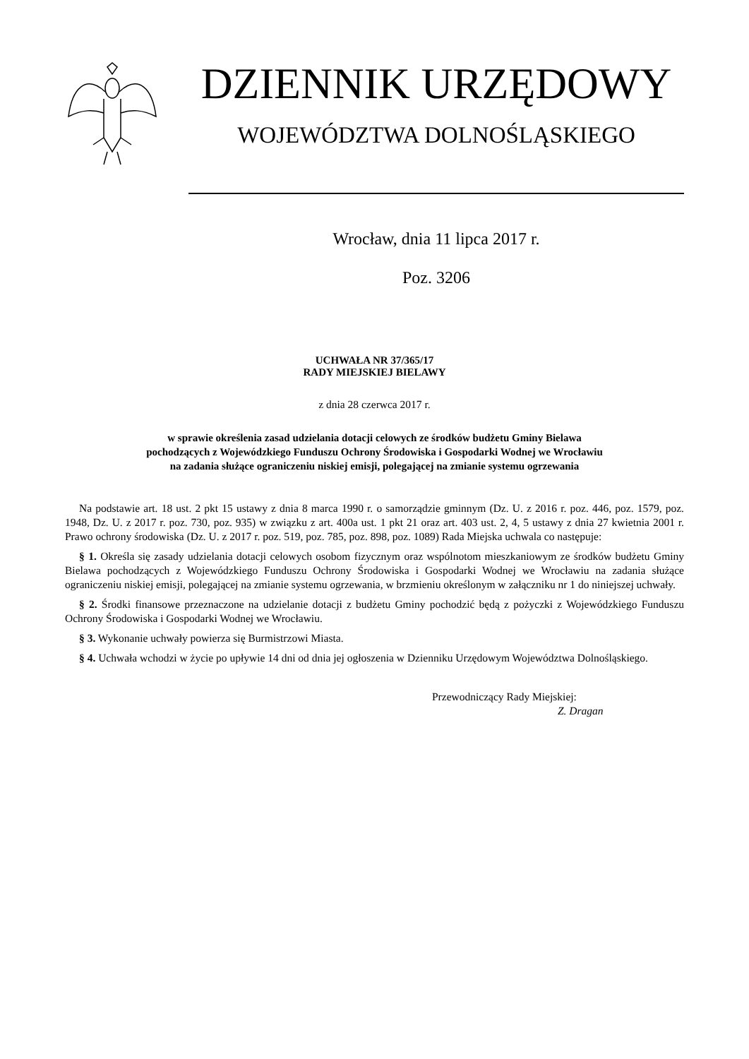DZIENNIK URZĘDOWY
WOJEWÓDZTWA DOLNOŚLĄSKIEGO
Wrocław, dnia 11 lipca 2017 r.
Poz. 3206
UCHWAŁA NR 37/365/17
RADY MIEJSKIEJ BIELAWY
z dnia 28 czerwca 2017 r.
w sprawie określenia zasad udzielania dotacji celowych ze środków budżetu Gminy Bielawa
pochodzących z Wojewódzkiego Funduszu Ochrony Środowiska i Gospodarki Wodnej we Wrocławiu
na zadania służące ograniczeniu niskiej emisji, polegającej na zmianie systemu ogrzewania
Na podstawie art. 18 ust. 2 pkt 15 ustawy z dnia 8 marca 1990 r. o samorządzie gminnym (Dz. U. z 2016 r. poz. 446, poz. 1579, poz. 1948, Dz. U. z 2017 r. poz. 730, poz. 935) w związku z art. 400a ust. 1 pkt 21 oraz art. 403 ust. 2, 4, 5 ustawy z dnia 27 kwietnia 2001 r. Prawo ochrony środowiska (Dz. U. z 2017 r. poz. 519, poz. 785, poz. 898, poz. 1089) Rada Miejska uchwala co następuje:
§ 1. Określa się zasady udzielania dotacji celowych osobom fizycznym oraz wspólnotom mieszkaniowym ze środków budżetu Gminy Bielawa pochodzących z Wojewódzkiego Funduszu Ochrony Środowiska i Gospodarki Wodnej we Wrocławiu na zadania służące ograniczeniu niskiej emisji, polegającej na zmianie systemu ogrzewania, w brzmieniu określonym w załączniku nr 1 do niniejszej uchwały.
§ 2. Środki finansowe przeznaczone na udzielanie dotacji z budżetu Gminy pochodzić będą z pożyczki z Wojewódzkiego Funduszu Ochrony Środowiska i Gospodarki Wodnej we Wrocławiu.
§ 3. Wykonanie uchwały powierza się Burmistrzowi Miasta.
§ 4. Uchwała wchodzi w życie po upływie 14 dni od dnia jej ogłoszenia w Dzienniku Urzędowym Województwa Dolnośląskiego.
Przewodniczący Rady Miejskiej:
Z. Dragan